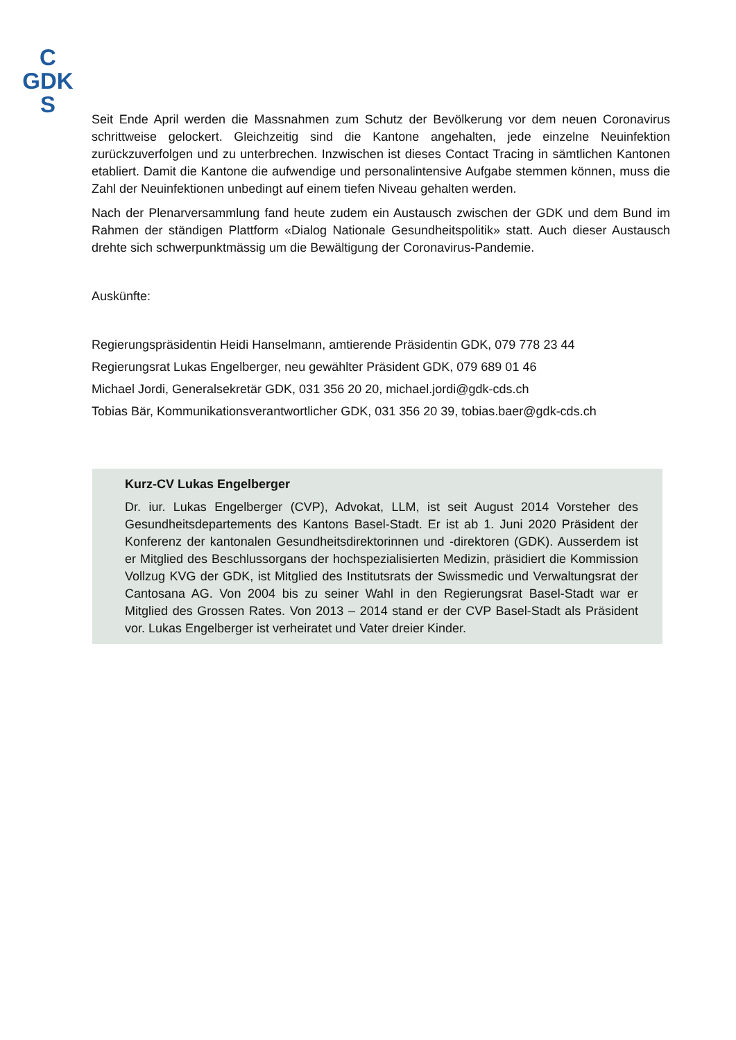C
GDK
S
Seit Ende April werden die Massnahmen zum Schutz der Bevölkerung vor dem neuen Corona­virus schrittweise gelockert. Gleichzeitig sind die Kantone angehalten, jede einzelne Neuinfektion zurückzuverfolgen und zu unterbrechen. Inzwischen ist dieses Contact Tracing in sämtlichen Kantonen etabliert. Damit die Kantone die aufwendige und personalintensive Aufgabe stemmen können, muss die Zahl der Neuinfektionen unbedingt auf einem tiefen Niveau gehalten werden.
Nach der Plenarversammlung fand heute zudem ein Austausch zwischen der GDK und dem Bund im Rahmen der ständigen Plattform «Dialog Nationale Gesundheitspolitik» statt. Auch die­ser Austausch drehte sich schwerpunktmässig um die Bewältigung der Coronavirus-Pandemie.
Auskünfte:
Regierungspräsidentin Heidi Hanselmann, amtierende Präsidentin GDK, 079 778 23 44
Regierungsrat Lukas Engelberger, neu gewählter Präsident GDK, 079 689 01 46
Michael Jordi, Generalsekretär GDK, 031 356 20 20, michael.jordi@gdk-cds.ch
Tobias Bär, Kommunikationsverantwortlicher GDK, 031 356 20 39, tobias.baer@gdk-cds.ch
Kurz-CV Lukas Engelberger
Dr. iur. Lukas Engelberger (CVP), Advokat, LLM, ist seit August 2014 Vorsteher des Gesundheitsdepartements des Kantons Basel-Stadt. Er ist ab 1. Juni 2020 Präsident der Konferenz der kantonalen Gesundheitsdirektorinnen und -direktoren (GDK). Aus­serdem ist er Mitglied des Beschlussorgans der hochspezialisierten Medizin, präsidiert die Kommission Vollzug KVG der GDK, ist Mitglied des Institutsrats der Swissmedic und Verwaltungsrat der Cantosana AG. Von 2004 bis zu seiner Wahl in den Regie­rungsrat Basel-Stadt war er Mitglied des Grossen Rates. Von 2013 – 2014 stand er der CVP Basel-Stadt als Präsident vor. Lukas Engelberger ist verheiratet und Vater dreier Kinder.